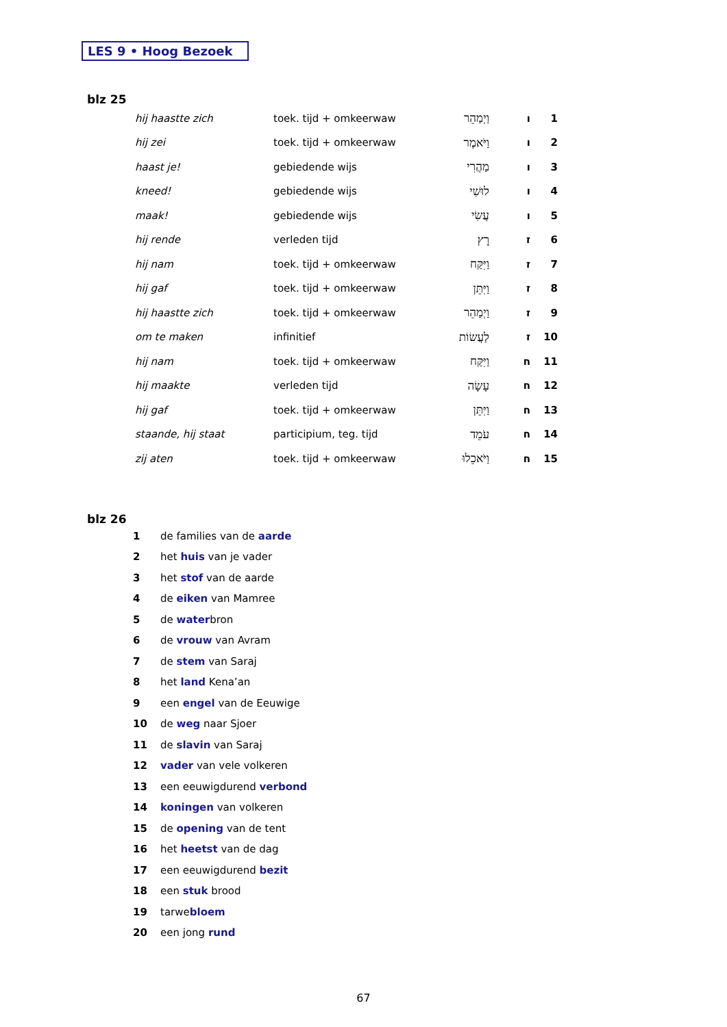LES 9 • Hoog Bezoek
blz 25
| hij haastte zich | toek. tijd + omkeerwaw | וַיְמַהֵר | ו | 1 |
| hij zei | toek. tijd + omkeerwaw | וַיֹּאמֶר | ו | 2 |
| haast je! | gebiedende wijs | מַהֲרִי | ו | 3 |
| kneed! | gebiedende wijs | לוּשִׁי | ו | 4 |
| maak! | gebiedende wijs | עֲשִׂי | ו | 5 |
| hij rende | verleden tijd | רָץ | ז | 6 |
| hij nam | toek. tijd + omkeerwaw | וַיִּקַּח | ז | 7 |
| hij gaf | toek. tijd + omkeerwaw | וַיִּתֵּן | ז | 8 |
| hij haastte zich | toek. tijd + omkeerwaw | וַיְמַהֵר | ז | 9 |
| om te maken | infinitief | לַעֲשׂוֹת | ז | 10 |
| hij nam | toek. tijd + omkeerwaw | וַיִּקַּח | ח | 11 |
| hij maakte | verleden tijd | עָשָׂה | ח | 12 |
| hij gaf | toek. tijd + omkeerwaw | וַיִּתֵּן | ח | 13 |
| staande, hij staat | participium, teg. tijd | עֹמֵד | ח | 14 |
| zij aten | toek. tijd + omkeerwaw | וַיֹּאכֵלוּ | ח | 15 |
blz 26
| 1 | de families van de aarde |
| 2 | het huis van je vader |
| 3 | het stof van de aarde |
| 4 | de eiken van Mamree |
| 5 | de water bron |
| 6 | de vrouw van Avram |
| 7 | de stem van Saraj |
| 8 | het land Kena’an |
| 9 | een engel van de Eeuwige |
| 10 | de weg naar Sjoer |
| 11 | de slavin van Saraj |
| 12 | vader van vele volkeren |
| 13 | een eeuwigdurend verbond |
| 14 | koningen van volkeren |
| 15 | de opening van de tent |
| 16 | het heetst van de dag |
| 17 | een eeuwigdurend bezit |
| 18 | een stuk brood |
| 19 | tarwe bloem |
| 20 | een jong rund |
67